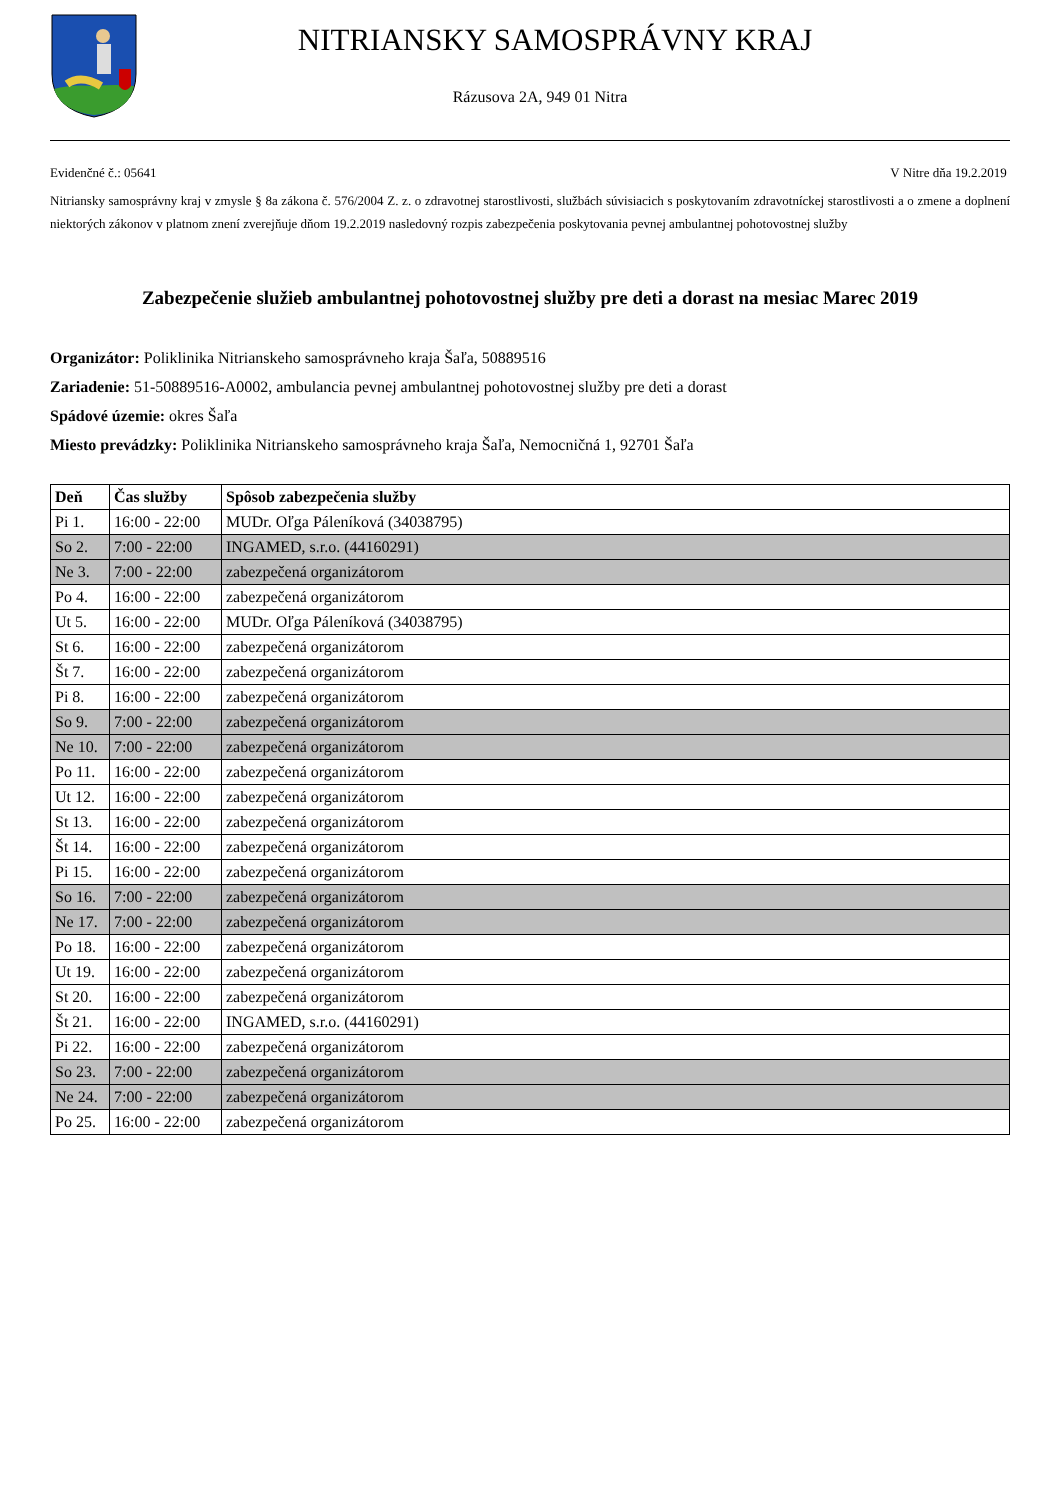NITRIANSKY SAMOSPRÁVNY KRAJ
Rázusova 2A, 949 01 Nitra
Evidenčné č.: 05641 V Nitre dňa 19.2.2019
Nitriansky samosprávny kraj v zmysle § 8a zákona č. 576/2004 Z. z. o zdravotnej starostlivosti, službách súvisiacich s poskytovaním zdravotníckej starostlivosti a o zmene a doplnení niektorých zákonov v platnom znení zverejňuje dňom 19.2.2019 nasledovný rozpis zabezpečenia poskytovania pevnej ambulantnej pohotovostnej služby
Zabezpečenie služieb ambulantnej pohotovostnej služby pre deti a dorast na mesiac Marec 2019
Organizátor: Poliklinika Nitrianskeho samosprávneho kraja Šaľa, 50889516
Zariadenie: 51-50889516-A0002, ambulancia pevnej ambulantnej pohotovostnej služby pre deti a dorast
Spádové územie: okres Šaľa
Miesto prevádzky: Poliklinika Nitrianskeho samosprávneho kraja Šaľa, Nemocničná 1, 92701 Šaľa
| Deň | Čas služby | Spôsob zabezpečenia služby |
| --- | --- | --- |
| Pi 1. | 16:00 - 22:00 | MUDr. Oľga Páleníková (34038795) |
| So 2. | 7:00 - 22:00 | INGAMED, s.r.o. (44160291) |
| Ne 3. | 7:00 - 22:00 | zabezpečená organizátorom |
| Po 4. | 16:00 - 22:00 | zabezpečená organizátorom |
| Ut 5. | 16:00 - 22:00 | MUDr. Oľga Páleníková (34038795) |
| St 6. | 16:00 - 22:00 | zabezpečená organizátorom |
| Št 7. | 16:00 - 22:00 | zabezpečená organizátorom |
| Pi 8. | 16:00 - 22:00 | zabezpečená organizátorom |
| So 9. | 7:00 - 22:00 | zabezpečená organizátorom |
| Ne 10. | 7:00 - 22:00 | zabezpečená organizátorom |
| Po 11. | 16:00 - 22:00 | zabezpečená organizátorom |
| Ut 12. | 16:00 - 22:00 | zabezpečená organizátorom |
| St 13. | 16:00 - 22:00 | zabezpečená organizátorom |
| Št 14. | 16:00 - 22:00 | zabezpečená organizátorom |
| Pi 15. | 16:00 - 22:00 | zabezpečená organizátorom |
| So 16. | 7:00 - 22:00 | zabezpečená organizátorom |
| Ne 17. | 7:00 - 22:00 | zabezpečená organizátorom |
| Po 18. | 16:00 - 22:00 | zabezpečená organizátorom |
| Ut 19. | 16:00 - 22:00 | zabezpečená organizátorom |
| St 20. | 16:00 - 22:00 | zabezpečená organizátorom |
| Št 21. | 16:00 - 22:00 | INGAMED, s.r.o. (44160291) |
| Pi 22. | 16:00 - 22:00 | zabezpečená organizátorom |
| So 23. | 7:00 - 22:00 | zabezpečená organizátorom |
| Ne 24. | 7:00 - 22:00 | zabezpečená organizátorom |
| Po 25. | 16:00 - 22:00 | zabezpečená organizátorom |